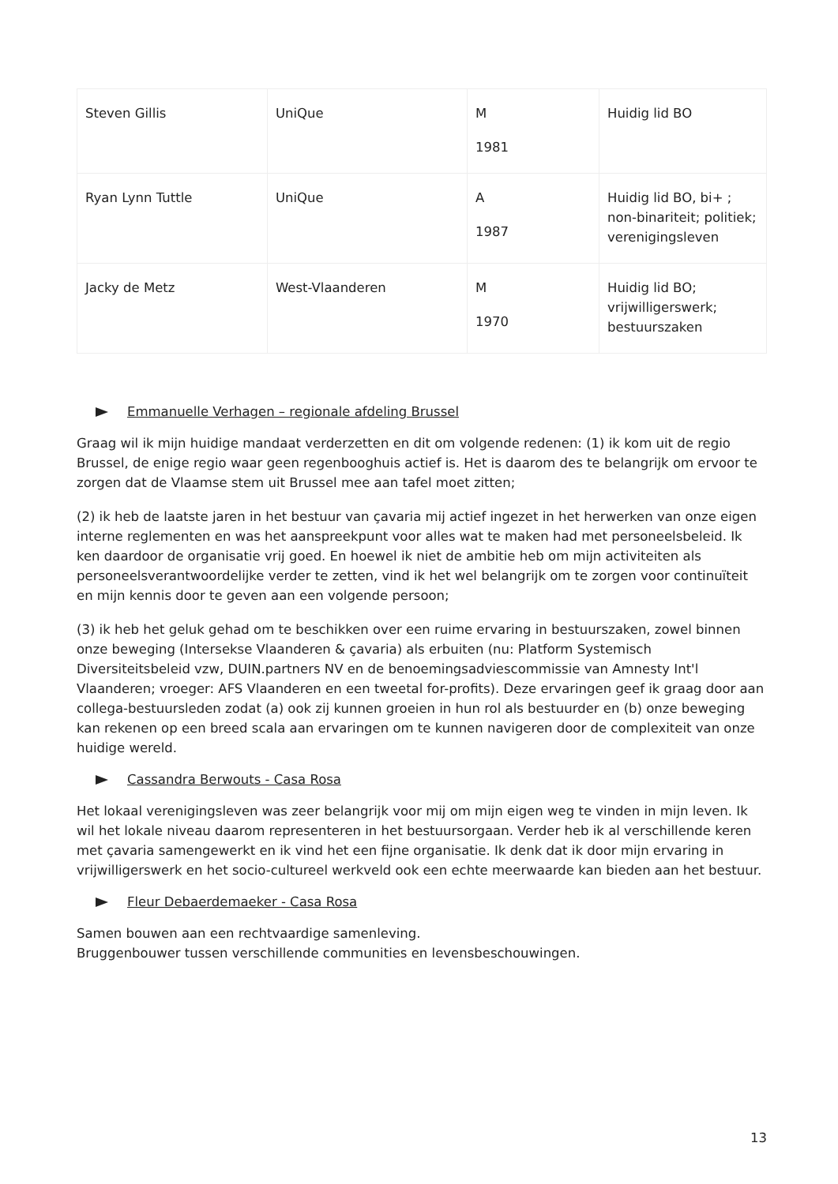| Steven Gillis | UniQue | M 1981 | Huidig lid BO |
| Ryan Lynn Tuttle | UniQue | A 1987 | Huidig lid BO, bi+ ; non-binariteit; politiek; verenigingsleven |
| Jacky de Metz | West-Vlaanderen | M 1970 | Huidig lid BO; vrijwilligerswerk; bestuurszaken |
Emmanuelle Verhagen – regionale afdeling Brussel
Graag wil ik mijn huidige mandaat verderzetten en dit om volgende redenen: (1) ik kom uit de regio Brussel, de enige regio waar geen regenbooghuis actief is. Het is daarom des te belangrijk om ervoor te zorgen dat de Vlaamse stem uit Brussel mee aan tafel moet zitten;
(2) ik heb de laatste jaren in het bestuur van çavaria mij actief ingezet in het herwerken van onze eigen interne reglementen en was het aanspreekpunt voor alles wat te maken had met personeelsbeleid. Ik ken daardoor de organisatie vrij goed. En hoewel ik niet de ambitie heb om mijn activiteiten als personeelsverantwoordelijke verder te zetten, vind ik het wel belangrijk om te zorgen voor continuïteit en mijn kennis door te geven aan een volgende persoon;
(3) ik heb het geluk gehad om te beschikken over een ruime ervaring in bestuurszaken, zowel binnen onze beweging (Intersekse Vlaanderen & çavaria) als erbuiten (nu: Platform Systemisch Diversiteitsbeleid vzw, DUIN.partners NV en de benoemingsadviescommissie van Amnesty Int'l Vlaanderen; vroeger: AFS Vlaanderen en een tweetal for-profits). Deze ervaringen geef ik graag door aan collega-bestuursleden zodat (a) ook zij kunnen groeien in hun rol als bestuurder en (b) onze beweging kan rekenen op een breed scala aan ervaringen om te kunnen navigeren door de complexiteit van onze huidige wereld.
Cassandra Berwouts - Casa Rosa
Het lokaal verenigingsleven was zeer belangrijk voor mij om mijn eigen weg te vinden in mijn leven. Ik wil het lokale niveau daarom representeren in het bestuursorgaan. Verder heb ik al verschillende keren met çavaria samengewerkt en ik vind het een fijne organisatie. Ik denk dat ik door mijn ervaring in vrijwilligerswerk en het socio-cultureel werkveld ook een echte meerwaarde kan bieden aan het bestuur.
Fleur Debaerdemaeker - Casa Rosa
Samen bouwen aan een rechtvaardige samenleving.
Bruggenbouwer tussen verschillende communities en levensbeschouwingen.
13